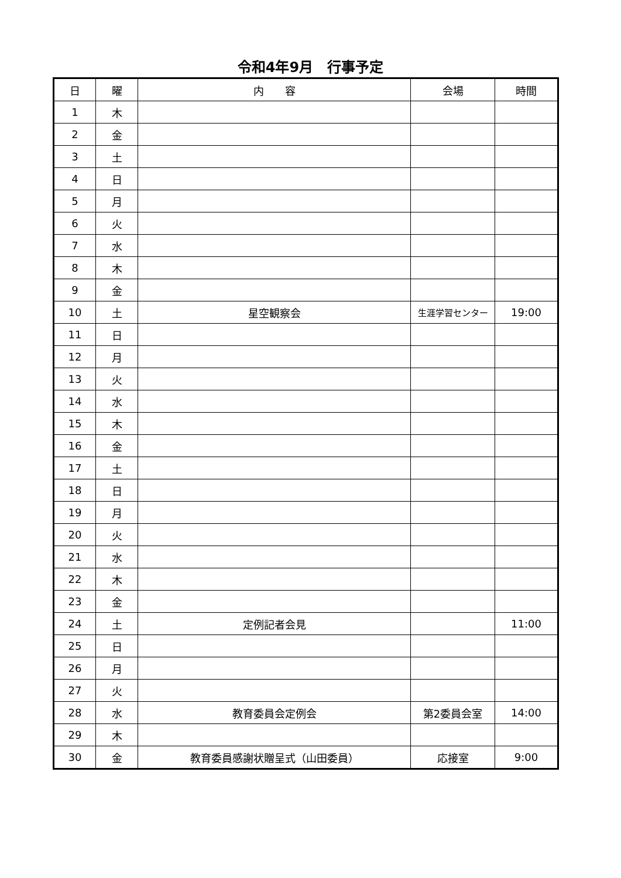令和4年9月　行事予定
| 日 | 曜 | 内 容 | 会場 | 時間 |
| --- | --- | --- | --- | --- |
| 1 | 木 | | | |
| 2 | 金 | | | |
| 3 | 土 | | | |
| 4 | 日 | | | |
| 5 | 月 | | | |
| 6 | 火 | | | |
| 7 | 水 | | | |
| 8 | 木 | | | |
| 9 | 金 | | | |
| 10 | 土 | 星空観察会 | 生涯学習センター | 19:00 |
| 11 | 日 | | | |
| 12 | 月 | | | |
| 13 | 火 | | | |
| 14 | 水 | | | |
| 15 | 木 | | | |
| 16 | 金 | | | |
| 17 | 土 | | | |
| 18 | 日 | | | |
| 19 | 月 | | | |
| 20 | 火 | | | |
| 21 | 水 | | | |
| 22 | 木 | | | |
| 23 | 金 | | | |
| 24 | 土 | 定例記者会見 | | 11:00 |
| 25 | 日 | | | |
| 26 | 月 | | | |
| 27 | 火 | | | |
| 28 | 水 | 教育委員会定例会 | 第2委員会室 | 14:00 |
| 29 | 木 | | | |
| 30 | 金 | 教育委員感謝状贈呈式（山田委員） | 応接室 | 9:00 |